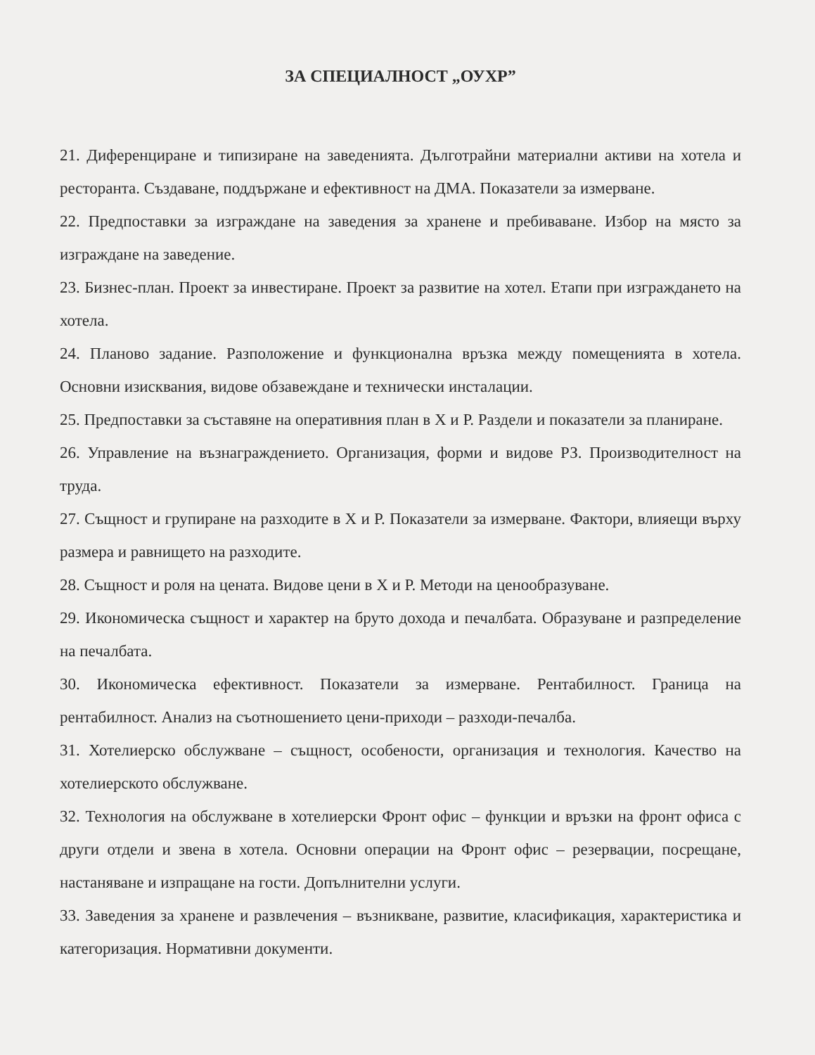ЗА СПЕЦИАЛНОСТ „ОУХР”
21. Диференциране и типизиране на заведенията. Дълготрайни материални активи на хотела и ресторанта. Създаване, поддържане и ефективност на ДМА. Показатели за измерване.
22. Предпоставки за изграждане на заведения за хранене и пребиваване. Избор на място за изграждане на заведение.
23. Бизнес-план. Проект за инвестиране. Проект за развитие на хотел. Етапи при изграждането на хотела.
24. Планово задание. Разположение и функционална връзка между помещенията в хотела. Основни изисквания, видове обзавеждане и технически инсталации.
25. Предпоставки за съставяне на оперативния план в Х и Р. Раздели и показатели за планиране.
26. Управление на възнаграждението. Организация, форми и видове РЗ. Производителност на труда.
27. Същност и групиране на разходите в Х и Р. Показатели за измерване. Фактори, влияещи върху размера и равнището на разходите.
28. Същност и роля на цената. Видове цени в Х и Р. Методи на ценообразуване.
29. Икономическа същност и характер на бруто дохода и печалбата. Образуване и разпределение на печалбата.
30. Икономическа ефективност. Показатели за измерване. Рентабилност. Граница на рентабилност. Анализ на съотношението цени-приходи – разходи-печалба.
31. Хотелиерско обслужване – същност, особености, организация и технология. Качество на хотелиерското обслужване.
32. Технология на обслужване в хотелиерски Фронт офис – функции и връзки на фронт офиса с други отдели и звена в хотела. Основни операции на Фронт офис – резервации, посрещане, настаняване и изпращане на гости. Допълнителни услуги.
33. Заведения за хранене и развлечения – възникване, развитие, класификация, характеристика и категоризация. Нормативни документи.